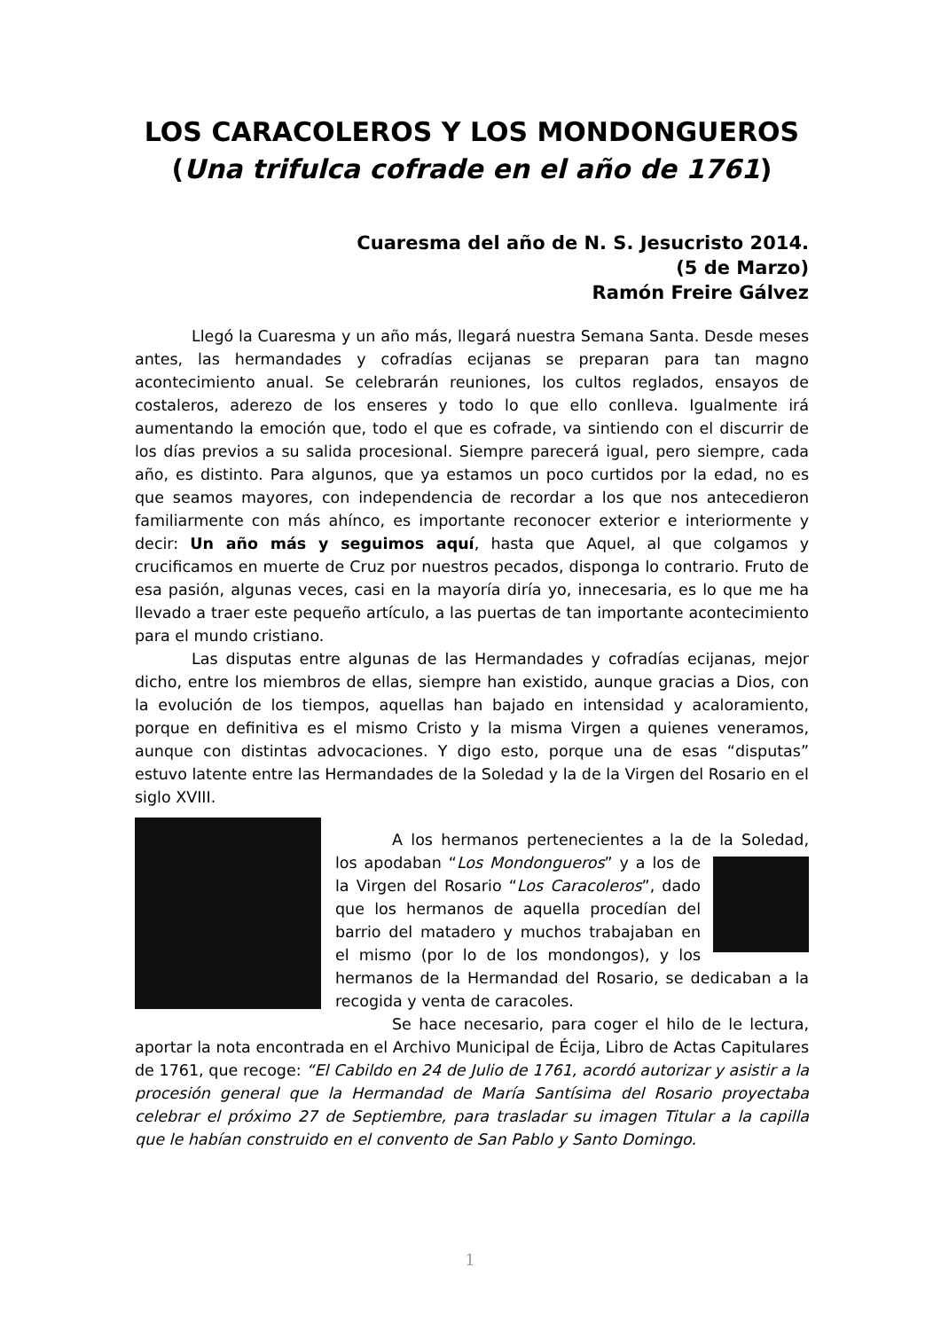LOS CARACOLEROS Y LOS MONDONGUEROS
(Una trifulca cofrade en el año de 1761)
Cuaresma del año de N. S. Jesucristo 2014.
(5 de Marzo)
Ramón Freire Gálvez
Llegó la Cuaresma y un año más, llegará nuestra Semana Santa. Desde meses antes, las hermandades y cofradías ecijanas se preparan para tan magno acontecimiento anual. Se celebrarán reuniones, los cultos reglados, ensayos de costaleros, aderezo de los enseres y todo lo que ello conlleva. Igualmente irá aumentando la emoción que, todo el que es cofrade, va sintiendo con el discurrir de los días previos a su salida procesional. Siempre parecerá igual, pero siempre, cada año, es distinto. Para algunos, que ya estamos un poco curtidos por la edad, no es que seamos mayores, con independencia de recordar a los que nos antecedieron familiarmente con más ahínco, es importante reconocer exterior e interiormente y decir: Un año más y seguimos aquí, hasta que Aquel, al que colgamos y crucificamos en muerte de Cruz por nuestros pecados, disponga lo contrario. Fruto de esa pasión, algunas veces, casi en la mayoría diría yo, innecesaria, es lo que me ha llevado a traer este pequeño artículo, a las puertas de tan importante acontecimiento para el mundo cristiano.
Las disputas entre algunas de las Hermandades y cofradías ecijanas, mejor dicho, entre los miembros de ellas, siempre han existido, aunque gracias a Dios, con la evolución de los tiempos, aquellas han bajado en intensidad y acaloramiento, porque en definitiva es el mismo Cristo y la misma Virgen a quienes veneramos, aunque con distintas advocaciones. Y digo esto, porque una de esas “disputas” estuvo latente entre las Hermandades de la Soledad y la de la Virgen del Rosario en el siglo XVIII.
A los hermanos pertenecientes a la de la Soledad, los apodaban “Los Mondongueros” y a los de la Virgen del Rosario “Los Caracoleros”, dado que los hermanos de aquella procedían del barrio del matadero y muchos trabajaban en el mismo (por lo de los mondongos), y los hermanos de la Hermandad del Rosario, se dedicaban a la recogida y venta de caracoles.
Se hace necesario, para coger el hilo de le lectura, aportar la nota encontrada en el Archivo Municipal de Écija, Libro de Actas Capitulares de 1761, que recoge: “El Cabildo en 24 de Julio de 1761, acordó autorizar y asistir a la procesión general que la Hermandad de María Santísima del Rosario proyectaba celebrar el próximo 27 de Septiembre, para trasladar su imagen Titular a la capilla que le habían construido en el convento de San Pablo y Santo Domingo.
1